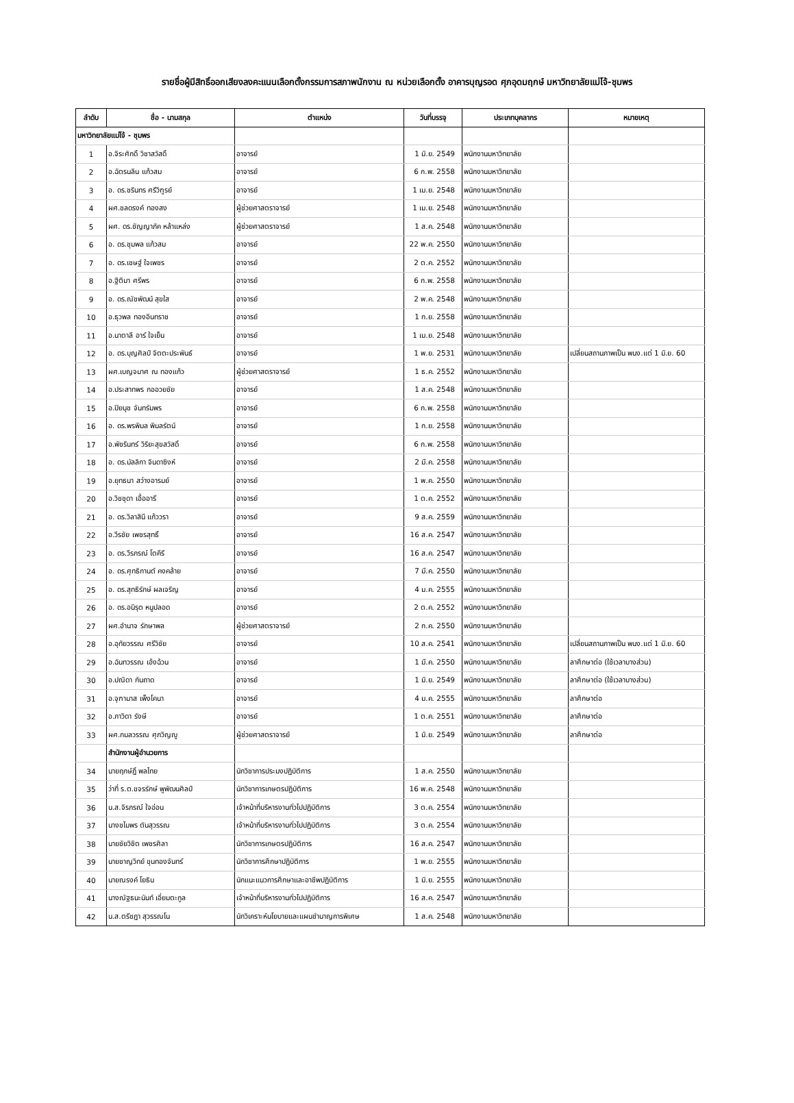รายชื่อผู้มีสิทธิ์ออกเสียงลงคะแนนเลือกตั้งกรรมการสภาพนักงาน ณ หน่วยเลือกตั้ง อาคารบุญรอด ศุภอุดมฤกษ์ มหาวิทยาลัยแม่โจ้-ชุมพร
| ลำดับ | ชื่อ - นามสกุล | ตำแหน่ง | วันที่บรรจุ | ประเภทบุคลากร | หมายเหตุ |
| --- | --- | --- | --- | --- | --- |
| มหาวิทยาลัยแม่โจ้ - ชุมพร | | | | | |
| 1 | อ.จิระศักดิ์ วิชาสวัสดิ์ | อาจารย์ | 1 มิ.ย. 2549 | พนักงานมหาวิทยาลัย | |
| 2 | อ.ฉัตรนลิน แก้วสม | อาจารย์ | 6 ก.พ. 2558 | พนักงานมหาวิทยาลัย | |
| 3 | อ. ดร.ชรินทร ศรีวิฑูรย์ | อาจารย์ | 1 เม.ย. 2548 | พนักงานมหาวิทยาลัย | |
| 4 | ผศ.ชลดรงค์ ทองสง | ผู้ช่วยศาสตราจารย์ | 1 เม.ย. 2548 | พนักงานมหาวิทยาลัย | |
| 5 | ผศ. ดร.ชัญญาภัค หล้าแหล่ง | ผู้ช่วยศาสตราจารย์ | 1 ส.ค. 2548 | พนักงานมหาวิทยาลัย | |
| 6 | อ. ดร.ชุมพล แก้วสม | อาจารย์ | 22 พ.ค. 2550 | พนักงานมหาวิทยาลัย | |
| 7 | อ. ดร.เชษฐ์ ใจเพชร | อาจารย์ | 2 ต.ค. 2552 | พนักงานมหาวิทยาลัย | |
| 8 | อ.ฐิติมา ศรีพร | อาจารย์ | 6 ก.พ. 2558 | พนักงานมหาวิทยาลัย | |
| 9 | อ. ดร.ณัชพัฒน์ สุขใส | อาจารย์ | 2 พ.ค. 2548 | พนักงานมหาวิทยาลัย | |
| 10 | อ.ธุวพล ทองอินทราช | อาจารย์ | 1 ก.ย. 2558 | พนักงานมหาวิทยาลัย | |
| 11 | อ.นาตาลี อาร์ ใจเย็น | อาจารย์ | 1 เม.ย. 2548 | พนักงานมหาวิทยาลัย | |
| 12 | อ. ดร.บุญศิลป์ จิตตะประพันธ์ | อาจารย์ | 1 พ.ย. 2531 | พนักงานมหาวิทยาลัย | เปลี่ยนสถานภาพเป็น พนง.แต่ 1 มิ.ย. 60 |
| 13 | ผศ.เบญจมาศ ณ ทองแก้ว | ผู้ช่วยศาสตราจารย์ | 1 ธ.ค. 2552 | พนักงานมหาวิทยาลัย | |
| 14 | อ.ประสาทพร กออวยชัย | อาจารย์ | 1 ส.ค. 2548 | พนักงานมหาวิทยาลัย | |
| 15 | อ.ปิยนุช จันทรัมพร | อาจารย์ | 6 ก.พ. 2558 | พนักงานมหาวิทยาลัย | |
| 16 | อ. ดร.พรพิมล พิมลรัตน์ | อาจารย์ | 1 ก.ย. 2558 | พนักงานมหาวิทยาลัย | |
| 17 | อ.พัชรินทร์ วิริยะสุขสวัสดิ์ | อาจารย์ | 6 ก.พ. 2558 | พนักงานมหาวิทยาลัย | |
| 18 | อ. ดร.มัลลิกา จินดาซิงห์ | อาจารย์ | 2 มี.ค. 2558 | พนักงานมหาวิทยาลัย | |
| 19 | อ.ยุทธนา สว่างอารมย์ | อาจารย์ | 1 พ.ค. 2550 | พนักงานมหาวิทยาลัย | |
| 20 | อ.วิชชุดา เอื้ออารี | อาจารย์ | 1 ต.ค. 2552 | พนักงานมหาวิทยาลัย | |
| 21 | อ. ดร.วิลาสินี แก้ววรา | อาจารย์ | 9 ส.ค. 2559 | พนักงานมหาวิทยาลัย | |
| 22 | อ.วีรชัย เพชรสุทธิ์ | อาจารย์ | 16 ส.ค. 2547 | พนักงานมหาวิทยาลัย | |
| 23 | อ. ดร.วีรภรณ์ โตคีรี | อาจารย์ | 16 ส.ค. 2547 | พนักงานมหาวิทยาลัย | |
| 24 | อ. ดร.ศุทธิกานต์ คงคล้าย | อาจารย์ | 7 มี.ค. 2550 | พนักงานมหาวิทยาลัย | |
| 25 | อ. ดร.สุทธิรักษ์ ผลเจริญ | อาจารย์ | 4 ม.ค. 2555 | พนักงานมหาวิทยาลัย | |
| 26 | อ. ดร.อนิรุต หนูปลอด | อาจารย์ | 2 ต.ค. 2552 | พนักงานมหาวิทยาลัย | |
| 27 | ผศ.อำนาจ รักษาพล | ผู้ช่วยศาสตราจารย์ | 2 ก.ค. 2550 | พนักงานมหาวิทยาลัย | |
| 28 | อ.อุทัยวรรณ ศรีวิชัย | อาจารย์ | 10 ส.ค. 2541 | พนักงานมหาวิทยาลัย | เปลี่ยนสถานภาพเป็น พนง.แต่ 1 มิ.ย. 60 |
| 29 | อ.ฉันทวรรณ เอ้งฉ้วน | อาจารย์ | 1 มี.ค. 2550 | พนักงานมหาวิทยาลัย | ลาศึกษาต่อ (ใช้เวลาบางส่วน) |
| 30 | อ.ปณิดา กันถาด | อาจารย์ | 1 มิ.ย. 2549 | พนักงานมหาวิทยาลัย | ลาศึกษาต่อ (ใช้เวลาบางส่วน) |
| 31 | อ.จุฑามาส เพ็งโคนา | อาจารย์ | 4 ม.ค. 2555 | พนักงานมหาวิทยาลัย | ลาศึกษาต่อ |
| 32 | อ.ภาวิดา รังษี | อาจารย์ | 1 ต.ค. 2551 | พนักงานมหาวิทยาลัย | ลาศึกษาต่อ |
| 33 | ผศ.กมลวรรณ ศุภวิญญู | ผู้ช่วยศาสตราจารย์ | 1 มิ.ย. 2549 | พนักงานมหาวิทยาลัย | ลาศึกษาต่อ |
| | สำนักงานผู้อำนวยการ | | | | |
| 34 | นายฤกษ์ฎิ์ พลไทย | นักวิชาการประมงปฏิบัติการ | 1 ส.ค. 2550 | พนักงานมหาวิทยาลัย | |
| 35 | ว่าที่ ร.ต.ขจรรักษ์ พูพัฒนศิลป์ | นักวิชาการเกษตรปฏิบัติการ | 16 พ.ค. 2548 | พนักงานมหาวิทยาลัย | |
| 36 | น.ส.จิรภรณ์ ใจอ่อน | เจ้าหน้าที่บริหารงานทั่วไปปฏิบัติการ | 3 ต.ค. 2554 | พนักงานมหาวิทยาลัย | |
| 37 | นางชไมพร ตันสุวรรณ | เจ้าหน้าที่บริหารงานทั่วไปปฏิบัติการ | 3 ต.ค. 2554 | พนักงานมหาวิทยาลัย | |
| 38 | นายชัยวิชิต เพชรศิลา | นักวิชาการเกษตรปฏิบัติการ | 16 ส.ค. 2547 | พนักงานมหาวิทยาลัย | |
| 39 | นายชาญวิทย์ ขุนทองจันทร์ | นักวิชาการศึกษาปฏิบัติการ | 1 พ.ย. 2555 | พนักงานมหาวิทยาลัย | |
| 40 | นายณรงค์ โยธิน | นักแนะแนวการศึกษาและอาชีพปฏิบัติการ | 1 มิ.ย. 2555 | พนักงานมหาวิทยาลัย | |
| 41 | นางณัฐธนะนันท์ เอี่ยมตะกูล | เจ้าหน้าที่บริหารงานทั่วไปปฏิบัติการ | 16 ส.ค. 2547 | พนักงานมหาวิทยาลัย | |
| 42 | น.ส.ตรีชฎา สุวรรณโน | นักวิเคราะห์นโยบายและแผนชำนาญการพิเศษ | 1 ส.ค. 2548 | พนักงานมหาวิทยาลัย | |